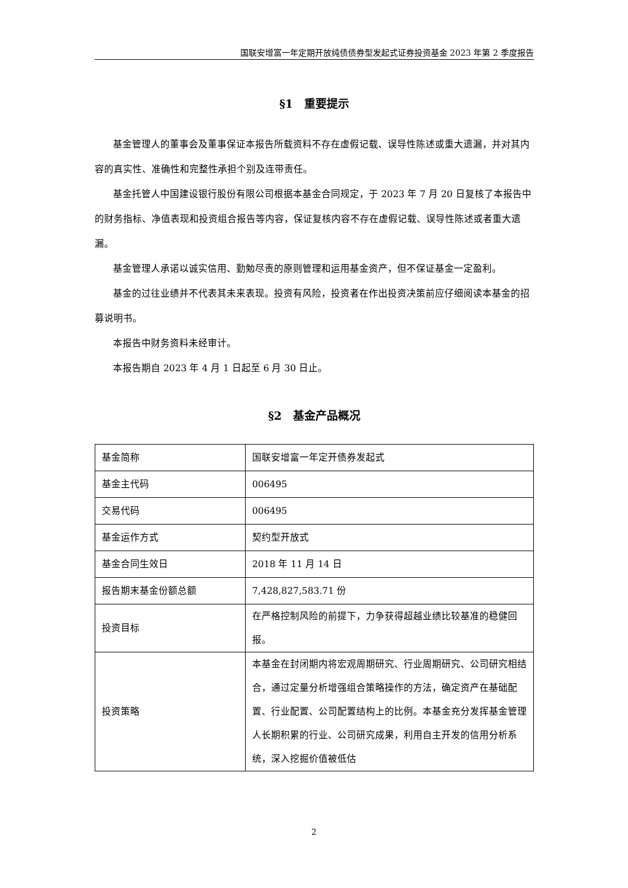国联安增富一年定期开放纯债债券型发起式证券投资基金 2023 年第 2 季度报告
§1　重要提示
基金管理人的董事会及董事保证本报告所载资料不存在虚假记载、误导性陈述或重大遗漏，并对其内容的真实性、准确性和完整性承担个别及连带责任。
基金托管人中国建设银行股份有限公司根据本基金合同规定，于 2023 年 7 月 20 日复核了本报告中的财务指标、净值表现和投资组合报告等内容，保证复核内容不存在虚假记载、误导性陈述或者重大遗漏。
基金管理人承诺以诚实信用、勤勉尽责的原则管理和运用基金资产，但不保证基金一定盈利。
基金的过往业绩并不代表其未来表现。投资有风险，投资者在作出投资决策前应仔细阅读本基金的招募说明书。
本报告中财务资料未经审计。
本报告期自 2023 年 4 月 1 日起至 6 月 30 日止。
§2　基金产品概况
| 基金简称 | 国联安增富一年定开债券发起式 |
| 基金主代码 | 006495 |
| 交易代码 | 006495 |
| 基金运作方式 | 契约型开放式 |
| 基金合同生效日 | 2018 年 11 月 14 日 |
| 报告期末基金份额总额 | 7,428,827,583.71 份 |
| 投资目标 | 在严格控制风险的前提下，力争获得超越业绩比较基准的稳健回报。 |
| 投资策略 | 本基金在封闭期内将宏观周期研究、行业周期研究、公司研究相结合，通过定量分析增强组合策略操作的方法，确定资产在基础配置、行业配置、公司配置结构上的比例。本基金充分发挥基金管理人长期积累的行业、公司研究成果，利用自主开发的信用分析系统，深入挖掘价值被低估 |
2